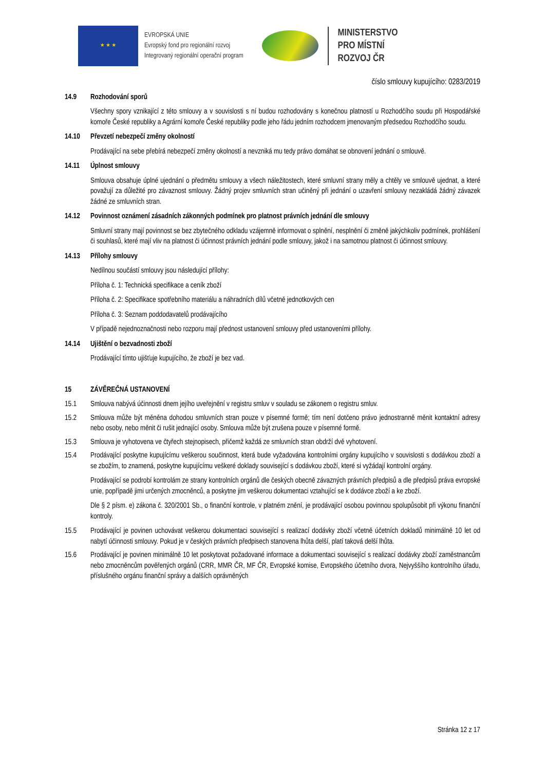★ ★ ★
EVROPSKÁ UNIE
Evropský fond pro regionální rozvoj
Integrovaný regionální operační program
MINISTERSTVO
PRO MÍSTNÍ
ROZVOJ ČR
číslo smlouvy kupujícího: 0283/2019
14.9 Rozhodování sporů
Všechny spory vznikající z této smlouvy a v souvislosti s ní budou rozhodovány s konečnou platností u Rozhodčího soudu při Hospodářské komoře České republiky a Agrární komoře České republiky podle jeho řádu jedním rozhodcem jmenovaným předsedou Rozhodčího soudu.
14.10 Převzetí nebezpečí změny okolností
Prodávající na sebe přebírá nebezpečí změny okolností a nevzniká mu tedy právo domáhat se obnovení jednání o smlouvě.
14.11 Úplnost smlouvy
Smlouva obsahuje úplné ujednání o předmětu smlouvy a všech náležitostech, které smluvní strany měly a chtěly ve smlouvě ujednat, a které považují za důležité pro závaznost smlouvy. Žádný projev smluvních stran učiněný při jednání o uzavření smlouvy nezakládá žádný závazek žádné ze smluvních stran.
14.12 Povinnost oznámení zásadních zákonných podmínek pro platnost právních jednání dle smlouvy
Smluvní strany mají povinnost se bez zbytečného odkladu vzájemně informovat o splnění, nesplnění či změně jakýchkoliv podmínek, prohlášení či souhlasů, které mají vliv na platnost či účinnost právních jednání podle smlouvy, jakož i na samotnou platnost či účinnost smlouvy.
14.13 Přílohy smlouvy
Nedílnou součástí smlouvy jsou následující přílohy:
Příloha č. 1: Technická specifikace a ceník zboží
Příloha č. 2: Specifikace spotřebního materiálu a náhradních dílů včetně jednotkových cen
Příloha č. 3: Seznam poddodavatelů prodávajícího
V případě nejednoznačnosti nebo rozporu mají přednost ustanovení smlouvy před ustanoveními přílohy.
14.14 Ujištění o bezvadnosti zboží
Prodávající tímto ujišťuje kupujícího, že zboží je bez vad.
15 ZÁVĚREČNÁ USTANOVENÍ
15.1 Smlouva nabývá účinnosti dnem jejího uveřejnění v registru smluv v souladu se zákonem o registru smluv.
15.2 Smlouva může být měněna dohodou smluvních stran pouze v písemné formě; tím není dotčeno právo jednostranně měnit kontaktní adresy nebo osoby, nebo měnit či rušit jednající osoby. Smlouva může být zrušena pouze v písemné formě.
15.3 Smlouva je vyhotovena ve čtyřech stejnopisech, přičemž každá ze smluvních stran obdrží dvě vyhotovení.
15.4 Prodávající poskytne kupujícímu veškerou součinnost, která bude vyžadována kontrolními orgány kupujícího v souvislosti s dodávkou zboží a se zbožím, to znamená, poskytne kupujícímu veškeré doklady související s dodávkou zboží, které si vyžádají kontrolní orgány.
Prodávající se podrobí kontrolám ze strany kontrolních orgánů dle českých obecně závazných právních předpisů a dle předpisů práva evropské unie, popřípadě jimi určených zmocněnců, a poskytne jim veškerou dokumentaci vztahující se k dodávce zboží a ke zboží.
Dle § 2 písm. e) zákona č. 320/2001 Sb., o finanční kontrole, v platném znění, je prodávající osobou povinnou spolupůsobit při výkonu finanční kontroly.
15.5 Prodávající je povinen uchovávat veškerou dokumentaci související s realizací dodávky zboží včetně účetních dokladů minimálně 10 let od nabytí účinnosti smlouvy. Pokud je v českých právních předpisech stanovena lhůta delší, platí taková delší lhůta.
15.6 Prodávající je povinen minimálně 10 let poskytovat požadované informace a dokumentaci související s realizací dodávky zboží zaměstnancům nebo zmocněncům pověřených orgánů (CRR, MMR ČR, MF ČR, Evropské komise, Evropského účetního dvora, Nejvyššího kontrolního úřadu, příslušného orgánu finanční správy a dalších oprávněných
Stránka 12 z 17